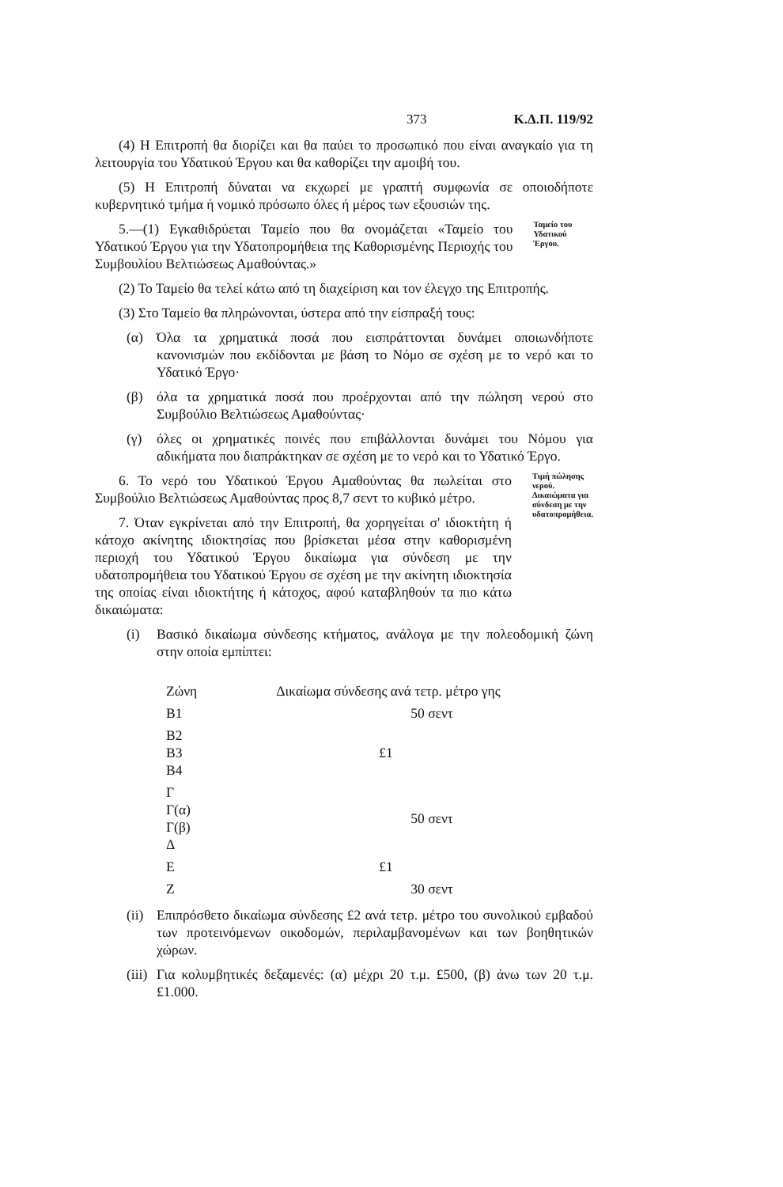373 Κ.Δ.Π. 119/92
(4) Η Επιτροπή θα διορίζει και θα παύει το προσωπικό που είναι αναγκαίο για τη λειτουργία του Υδατικού Έργου και θα καθορίζει την αμοιβή του.
(5) Η Επιτροπή δύναται να εκχωρεί με γραπτή συμφωνία σε οποιοδήποτε κυβερνητικό τμήμα ή νομικό πρόσωπο όλες ή μέρος των εξουσιών της.
5.—(1) Εγκαθιδρύεται Ταμείο που θα ονομάζεται «Ταμείο του Υδατικού Έργου για την Υδατοπρομήθεια της Καθορισμένης Περιοχής του Συμβουλίου Βελτιώσεως Αμαθούντας.»
Ταμείο του Υδατικού Έργου.
(2) Το Ταμείο θα τελεί κάτω από τη διαχείριση και τον έλεγχο της Επιτροπής.
(3) Στο Ταμείο θα πληρώνονται, ύστερα από την είσπραξή τους:
(α) Όλα τα χρηματικά ποσά που εισπράττονται δυνάμει οποιωνδήποτε κανονισμών που εκδίδονται με βάση το Νόμο σε σχέση με το νερό και το Υδατικό Έργο·
(β) όλα τα χρηματικά ποσά που προέρχονται από την πώληση νερού στο Συμβούλιο Βελτιώσεως Αμαθούντας·
(γ) όλες οι χρηματικές ποινές που επιβάλλονται δυνάμει του Νόμου για αδικήματα που διαπράκτηκαν σε σχέση με το νερό και το Υδατικό Έργο.
6. Το νερό του Υδατικού Έργου Αμαθούντας θα πωλείται στο Συμβούλιο Βελτιώσεως Αμαθούντας προς 8,7 σεντ το κυβικό μέτρο.
7. Όταν εγκρίνεται από την Επιτροπή, θα χορηγείται σ' ιδιοκτήτη ή κάτοχο ακίνητης ιδιοκτησίας που βρίσκεται μέσα στην καθορισμένη περιοχή του Υδατικού Έργου δικαίωμα για σύνδεση με την υδατοπρομήθεια του Υδατικού Έργου σε σχέση με την ακίνητη ιδιοκτησία της οποίας είναι ιδιοκτήτης ή κάτοχος, αφού καταβληθούν τα πιο κάτω δικαιώματα:
Τιμή πώλησης νερού.
Δικαιώματα για σύνδεση με την υδατοπρομήθεια.
(i) Βασικό δικαίωμα σύνδεσης κτήματος, ανάλογα με την πολεοδομική ζώνη στην οποία εμπίπτει:
| Ζώνη | Δικαίωμα σύνδεσης ανά τετρ. μέτρο γης |
| --- | --- |
| Β1 | 50 σεντ |
| Β2 Β3 Β4 | £1 |
| Γ Γ(α) Γ(β) Δ | 50 σεντ |
| Ε | £1 |
| Ζ | 30 σεντ |
(ii)
Επιπρόσθετο δικαίωμα σύνδεσης £2 ανά τετρ. μέτρο του συνολικού εμβαδού των προτεινόμενων οικοδομών, περιλαμβανομένων και των βοηθητικών χώρων.
(iii)
Για κολυμβητικές δεξαμενές: (α) μέχρι 20 τ.μ. £500, (β) άνω των 20 τ.μ. £1.000.